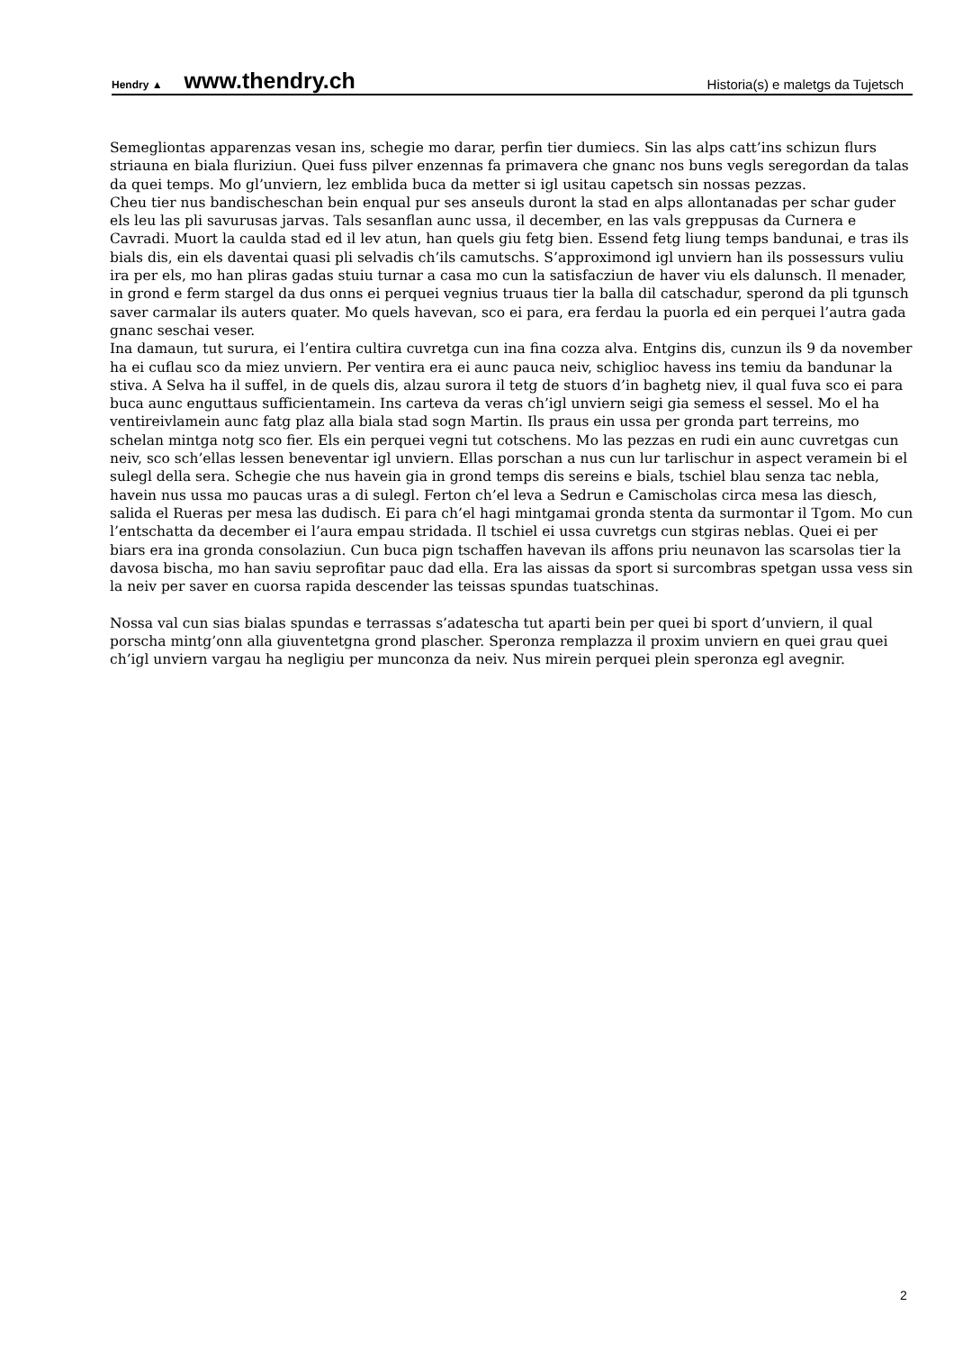Hendry ▲ www.thendry.ch Historia(s) e maletgs da Tujetsch
Semegliontas apparenzas vesan ins, schegie mo darar, perfin tier dumiecs. Sin las alps catt’ins schizun flurs striauna en biala fluriziun. Quei fuss pilver enzennas fa primavera che gnanc nos buns vegls seregordan da talas da quei temps. Mo gl’unviern, lez emblida buca da metter si igl usitau capetsch sin nossas pezzas.
Cheu tier nus bandischeschan bein enqual pur ses anseuls duront la stad en alps allontanadas per schar guder els leu las pli savurusas jarvas. Tals sesanflan aunc ussa, il december, en las vals greppusas da Curnera e Cavradi. Muort la caulda stad ed il lev atun, han quels giu fetg bien. Essend fetg liung temps bandunai, e tras ils bials dis, ein els daventai quasi pli selvadis ch’ils camutschs. S’approximond igl unviern han ils possessurs vuliu ira per els, mo han pliras gadas stuiu turnar a casa mo cun la satisfacziun de haver viu els dalunsch. Il menader, in grond e ferm stargel da dus onns ei perquei vegnius truaus tier la balla dil catschadur, sperond da pli tgunsch saver carmalar ils auters quater. Mo quels havevan, sco ei para, era ferdau la puorla ed ein perquei l’autra gada gnanc seschai veser.
Ina damaun, tut surura, ei l’entira cultira cuvretga cun ina fina cozza alva. Entgins dis, cunzun ils 9 da november ha ei cuflau sco da miez unviern. Per ventira era ei aunc pauca neiv, schiglioc havess ins temiu da bandunar la stiva. A Selva ha il suffel, in de quels dis, alzau surora il tetg de stuors d’in baghetg niev, il qual fuva sco ei para buca aunc enguttaus sufficientamein. Ins carteva da veras ch’igl unviern seigi gia semess el sessel. Mo el ha ventireivlamein aunc fatg plaz alla biala stad sogn Martin. Ils praus ein ussa per gronda part terreins, mo schelan mintga notg sco fier. Els ein perquei vegni tut cotschens. Mo las pezzas en rudi ein aunc cuvretgas cun neiv, sco sch’ellas lessen beneventar igl unviern. Ellas porschan a nus cun lur tarlischur in aspect veramein bi el sulegl della sera. Schegie che nus havein gia in grond temps dis sereins e bials, tschiel blau senza tac nebla, havein nus ussa mo paucas uras a di sulegl. Ferton ch’el leva a Sedrun e Camischolas circa mesa las diesch, salida el Rueras per mesa las dudisch. Ei para ch’el hagi mintgamai gronda stenta da surmontar il Tgom. Mo cun l’entschatta da december ei l’aura empau stridada. Il tschiel ei ussa cuvretgs cun stgiras neblas. Quei ei per biars era ina gronda consolaziun. Cun buca pign tschaffen havevan ils affons priu neunavon las scarsolas tier la davosa bischa, mo han saviu seprofitar pauc dad ella. Era las aissas da sport si surcombras spetgan ussa vess sin la neiv per saver en cuorsa rapida descender las teissas spundas tuatschinas.
Nossa val cun sias bialas spundas e terrassas s’adatescha tut aparti bein per quei bi sport d’unviern, il qual porscha mintg’onn alla giuventetgna grond plascher. Speronza remplazza il proxim unviern en quei grau quei ch’igl unviern vargau ha negligiu per munconza da neiv. Nus mirein perquei plein speronza egl avegnir.
2